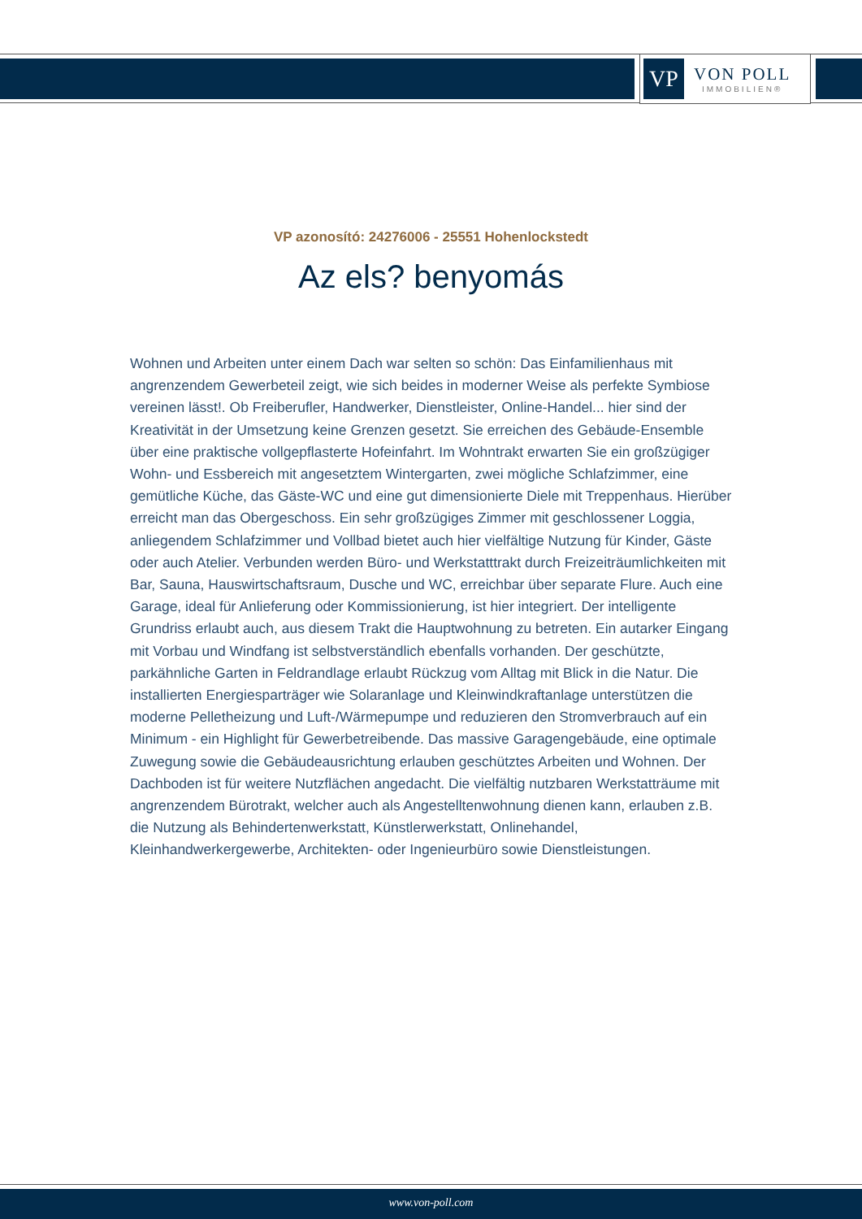VP
VON POLL
IMMOBILIEN®
VP azonosító: 24276006 - 25551 Hohenlockstedt
Az els? benyomás
Wohnen und Arbeiten unter einem Dach war selten so schön: Das Einfamilienhaus mit angrenzendem Gewerbeteil zeigt, wie sich beides in moderner Weise als perfekte Symbiose vereinen lässt!. Ob Freiberufler, Handwerker, Dienstleister, Online-Handel... hier sind der Kreativität in der Umsetzung keine Grenzen gesetzt. Sie erreichen des Gebäude-Ensemble über eine praktische vollgepflasterte Hofeinfahrt. Im Wohntrakt erwarten Sie ein großzügiger Wohn- und Essbereich mit angesetztem Wintergarten, zwei mögliche Schlafzimmer, eine gemütliche Küche, das Gäste-WC und eine gut dimensionierte Diele mit Treppenhaus. Hierüber erreicht man das Obergeschoss. Ein sehr großzügiges Zimmer mit geschlossener Loggia, anliegendem Schlafzimmer und Vollbad bietet auch hier vielfältige Nutzung für Kinder, Gäste oder auch Atelier. Verbunden werden Büro- und Werkstatttrakt durch Freizeiträumlichkeiten mit Bar, Sauna, Hauswirtschaftsraum, Dusche und WC, erreichbar über separate Flure. Auch eine Garage, ideal für Anlieferung oder Kommissionierung, ist hier integriert. Der intelligente Grundriss erlaubt auch, aus diesem Trakt die Hauptwohnung zu betreten. Ein autarker Eingang mit Vorbau und Windfang ist selbstverständlich ebenfalls vorhanden. Der geschützte, parkähnliche Garten in Feldrandlage erlaubt Rückzug vom Alltag mit Blick in die Natur. Die installierten Energiesparträger wie Solaranlage und Kleinwindkraftanlage unterstützen die moderne Pelletheizung und Luft-/Wärmepumpe und reduzieren den Stromverbrauch auf ein Minimum - ein Highlight für Gewerbetreibende. Das massive Garagengebäude, eine optimale Zuwegung sowie die Gebäudeausrichtung erlauben geschütztes Arbeiten und Wohnen. Der Dachboden ist für weitere Nutzflächen angedacht. Die vielfältig nutzbaren Werkstatträume mit angrenzendem Bürotrakt, welcher auch als Angestelltenwohnung dienen kann, erlauben z.B. die Nutzung als Behindertenwerkstatt, Künstlerwerkstatt, Onlinehandel, Kleinhandwerkergewerbe, Architekten- oder Ingenieurbüro sowie Dienstleistungen.
www.von-poll.com